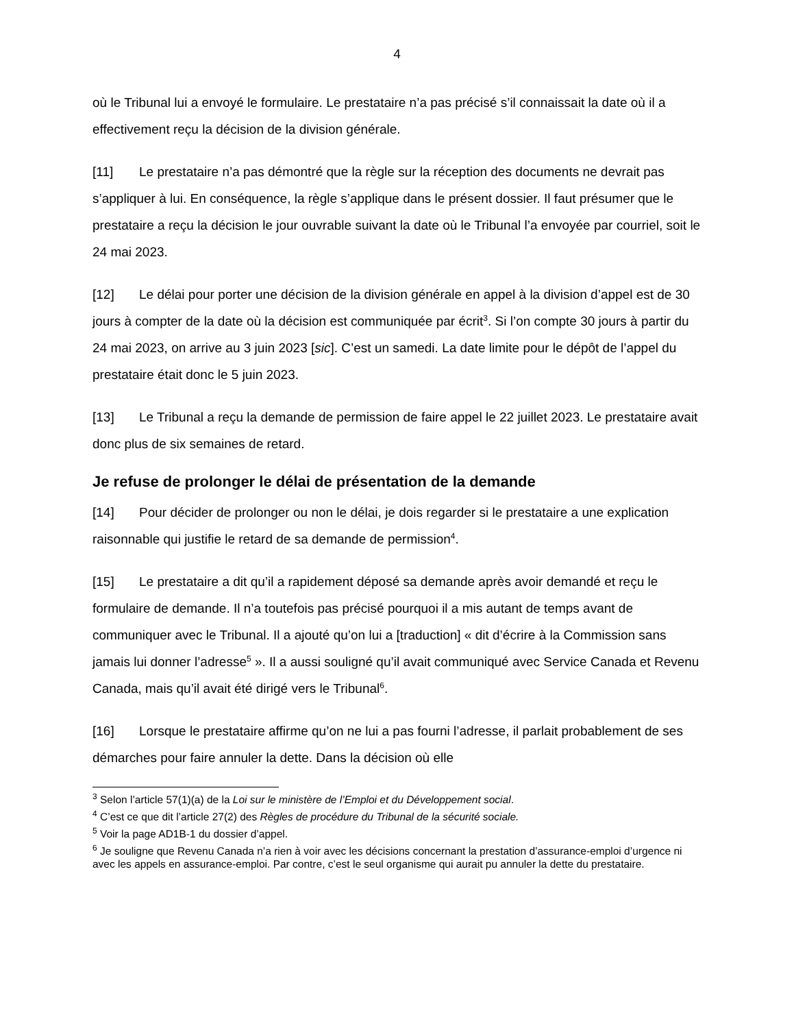4
où le Tribunal lui a envoyé le formulaire. Le prestataire n’a pas précisé s’il connaissait la date où il a effectivement reçu la décision de la division générale.
[11] Le prestataire n’a pas démontré que la règle sur la réception des documents ne devrait pas s’appliquer à lui. En conséquence, la règle s’applique dans le présent dossier. Il faut présumer que le prestataire a reçu la décision le jour ouvrable suivant la date où le Tribunal l’a envoyée par courriel, soit le 24 mai 2023.
[12] Le délai pour porter une décision de la division générale en appel à la division d’appel est de 30 jours à compter de la date où la décision est communiquée par écrit<sup>3</sup>. Si l’on compte 30 jours à partir du 24 mai 2023, on arrive au 3 juin 2023 [sic]. C’est un samedi. La date limite pour le dépôt de l’appel du prestataire était donc le 5 juin 2023.
[13] Le Tribunal a reçu la demande de permission de faire appel le 22 juillet 2023. Le prestataire avait donc plus de six semaines de retard.
Je refuse de prolonger le délai de présentation de la demande
[14] Pour décider de prolonger ou non le délai, je dois regarder si le prestataire a une explication raisonnable qui justifie le retard de sa demande de permission<sup>4</sup>.
[15] Le prestataire a dit qu’il a rapidement déposé sa demande après avoir demandé et reçu le formulaire de demande. Il n’a toutefois pas précisé pourquoi il a mis autant de temps avant de communiquer avec le Tribunal. Il a ajouté qu’on lui a [traduction] « dit d’écrire à la Commission sans jamais lui donner l’adresse<sup>5</sup> ». Il a aussi souligné qu’il avait communiqué avec Service Canada et Revenu Canada, mais qu’il avait été dirigé vers le Tribunal<sup>6</sup>.
[16] Lorsque le prestataire affirme qu’on ne lui a pas fourni l’adresse, il parlait probablement de ses démarches pour faire annuler la dette. Dans la décision où elle
<sup>3</sup> Selon l’article 57(1)(a) de la Loi sur le ministère de l’Emploi et du Développement social.
<sup>4</sup> C’est ce que dit l’article 27(2) des Règles de procédure du Tribunal de la sécurité sociale.
<sup>5</sup> Voir la page AD1B-1 du dossier d’appel.
<sup>6</sup> Je souligne que Revenu Canada n’a rien à voir avec les décisions concernant la prestation d’assurance-emploi d’urgence ni avec les appels en assurance-emploi. Par contre, c’est le seul organisme qui aurait pu annuler la dette du prestataire.